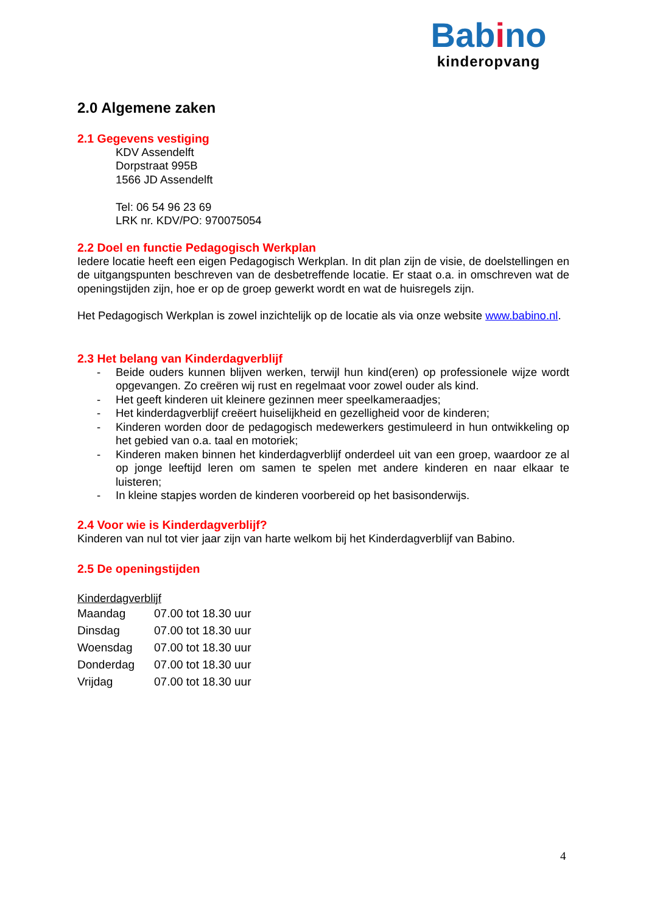Babino
kinderopvang
2.0 Algemene zaken
2.1 Gegevens vestiging
KDV Assendelft
Dorpstraat 995B
1566 JD Assendelft
Tel: 06 54 96 23 69
LRK nr. KDV/PO: 970075054
2.2 Doel en functie Pedagogisch Werkplan
Iedere locatie heeft een eigen Pedagogisch Werkplan. In dit plan zijn de visie, de doelstellingen en de uitgangspunten beschreven van de desbetreffende locatie. Er staat o.a. in omschreven wat de openingstijden zijn, hoe er op de groep gewerkt wordt en wat de huisregels zijn.
Het Pedagogisch Werkplan is zowel inzichtelijk op de locatie als via onze website www.babino.nl.
2.3 Het belang van Kinderdagverblijf
- Beide ouders kunnen blijven werken, terwijl hun kind(eren) op professionele wijze wordt opgevangen. Zo creëren wij rust en regelmaat voor zowel ouder als kind.
- Het geeft kinderen uit kleinere gezinnen meer speelkameraadjes;
- Het kinderdagverblijf creëert huiselijkheid en gezelligheid voor de kinderen;
- Kinderen worden door de pedagogisch medewerkers gestimuleerd in hun ontwikkeling op het gebied van o.a. taal en motoriek;
- Kinderen maken binnen het kinderdagverblijf onderdeel uit van een groep, waardoor ze al op jonge leeftijd leren om samen te spelen met andere kinderen en naar elkaar te luisteren;
- In kleine stapjes worden de kinderen voorbereid op het basisonderwijs.
2.4 Voor wie is Kinderdagverblijf?
Kinderen van nul tot vier jaar zijn van harte welkom bij het Kinderdagverblijf van Babino.
2.5 De openingstijden
Kinderdagverblijf
| Maandag | 07.00 tot 18.30 uur |
| Dinsdag | 07.00 tot 18.30 uur |
| Woensdag | 07.00 tot 18.30 uur |
| Donderdag | 07.00 tot 18.30 uur |
| Vrijdag | 07.00 tot 18.30 uur |
4